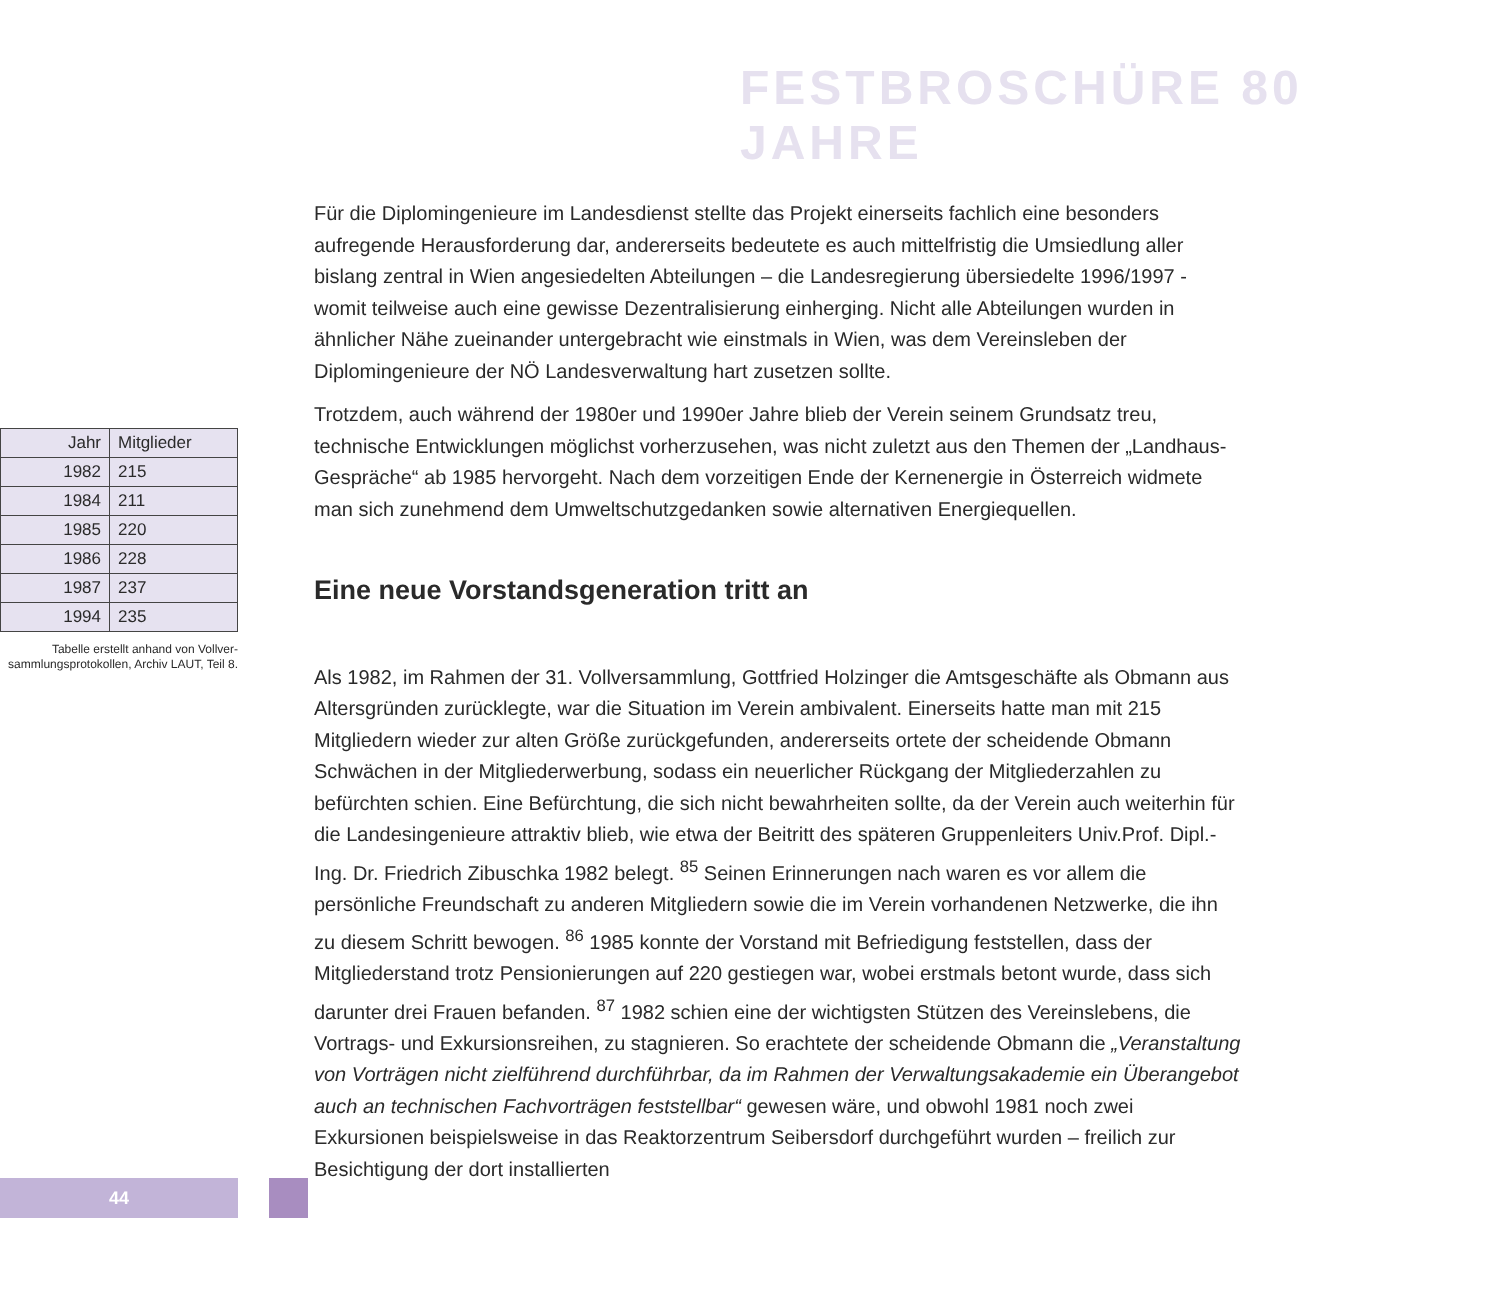FESTBROSCHÜRE 80 JAHRE
| Jahr | Mitglieder |
| --- | --- |
| 1982 | 215 |
| 1984 | 211 |
| 1985 | 220 |
| 1986 | 228 |
| 1987 | 237 |
| 1994 | 235 |
Tabelle erstellt anhand von Vollver-sammlungsprotokollen, Archiv LAUT, Teil 8.
Für die Diplomingenieure im Landesdienst stellte das Projekt einerseits fachlich eine besonders aufregende Herausforderung dar, andererseits bedeutete es auch mittelfristig die Umsiedlung aller bislang zentral in Wien angesiedelten Abteilungen – die Landesregierung übersiedelte 1996/1997 - womit teilweise auch eine gewisse Dezentralisierung einherging. Nicht alle Abteilungen wurden in ähnlicher Nähe zueinander untergebracht wie einstmals in Wien, was dem Vereinsleben der Diplomingenieure der NÖ Landesverwaltung hart zusetzen sollte.
Trotzdem, auch während der 1980er und 1990er Jahre blieb der Verein seinem Grundsatz treu, technische Entwicklungen möglichst vorherzusehen, was nicht zuletzt aus den Themen der „Landhaus-Gespräche“ ab 1985 hervorgeht. Nach dem vorzeitigen Ende der Kernenergie in Österreich widmete man sich zunehmend dem Umweltschutzgedanken sowie alternativen Energiequellen.
Eine neue Vorstandsgeneration tritt an
Als 1982, im Rahmen der 31. Vollversammlung, Gottfried Holzinger die Amtsgeschäfte als Obmann aus Altersgründen zurücklegte, war die Situation im Verein ambivalent. Einerseits hatte man mit 215 Mitgliedern wieder zur alten Größe zurückgefunden, andererseits ortete der scheidende Obmann Schwächen in der Mitgliederwerbung, sodass ein neuerlicher Rückgang der Mitgliederzahlen zu befürchten schien. Eine Befürchtung, die sich nicht bewahrheiten sollte, da der Verein auch weiterhin für die Landesingenieure attraktiv blieb, wie etwa der Beitritt des späteren Gruppenleiters Univ.Prof. Dipl.-Ing. Dr. Friedrich Zibuschka 1982 belegt. <sup>85</sup> Seinen Erinnerungen nach waren es vor allem die persönliche Freundschaft zu anderen Mitgliedern sowie die im Verein vorhandenen Netzwerke, die ihn zu diesem Schritt bewogen. <sup>86</sup> 1985 konnte der Vorstand mit Befriedigung feststellen, dass der Mitgliederstand trotz Pensionierungen auf 220 gestiegen war, wobei erstmals betont wurde, dass sich darunter drei Frauen befanden. <sup>87</sup> 1982 schien eine der wichtigsten Stützen des Vereinslebens, die Vortrags- und Exkursionsreihen, zu stagnieren. So erachtete der scheidende Obmann die „Veranstaltung von Vorträgen nicht zielführend durchführbar, da im Rahmen der Verwaltungsakademie ein Überangebot auch an technischen Fachvorträgen feststellbar“ gewesen wäre, und obwohl 1981 noch zwei Exkursionen beispielsweise in das Reaktorzentrum Seibersdorf durchgeführt wurden – freilich zur Besichtigung der dort installierten
44